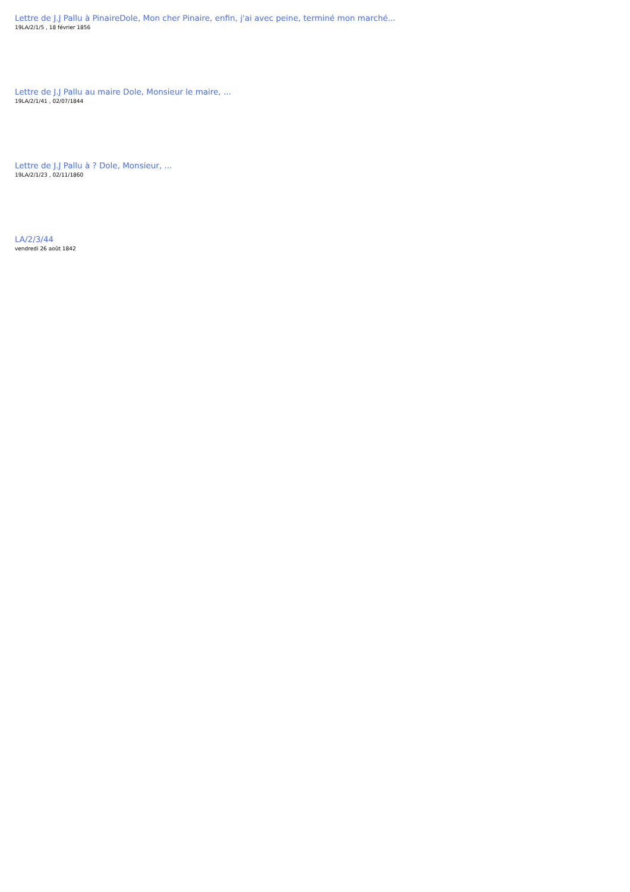Lettre de J.J Pallu à PinaireDole, Mon cher Pinaire, enfin, j'ai avec peine, terminé mon marché...
19LA/2/1/5 , 18 février 1856
Lettre de J.J Pallu au maire Dole, Monsieur le maire, ...
19LA/2/1/41 , 02/07/1844
Lettre de J.J Pallu à ? Dole, Monsieur, ...
19LA/2/1/23 , 02/11/1860
LA/2/3/44
vendredi 26 août 1842